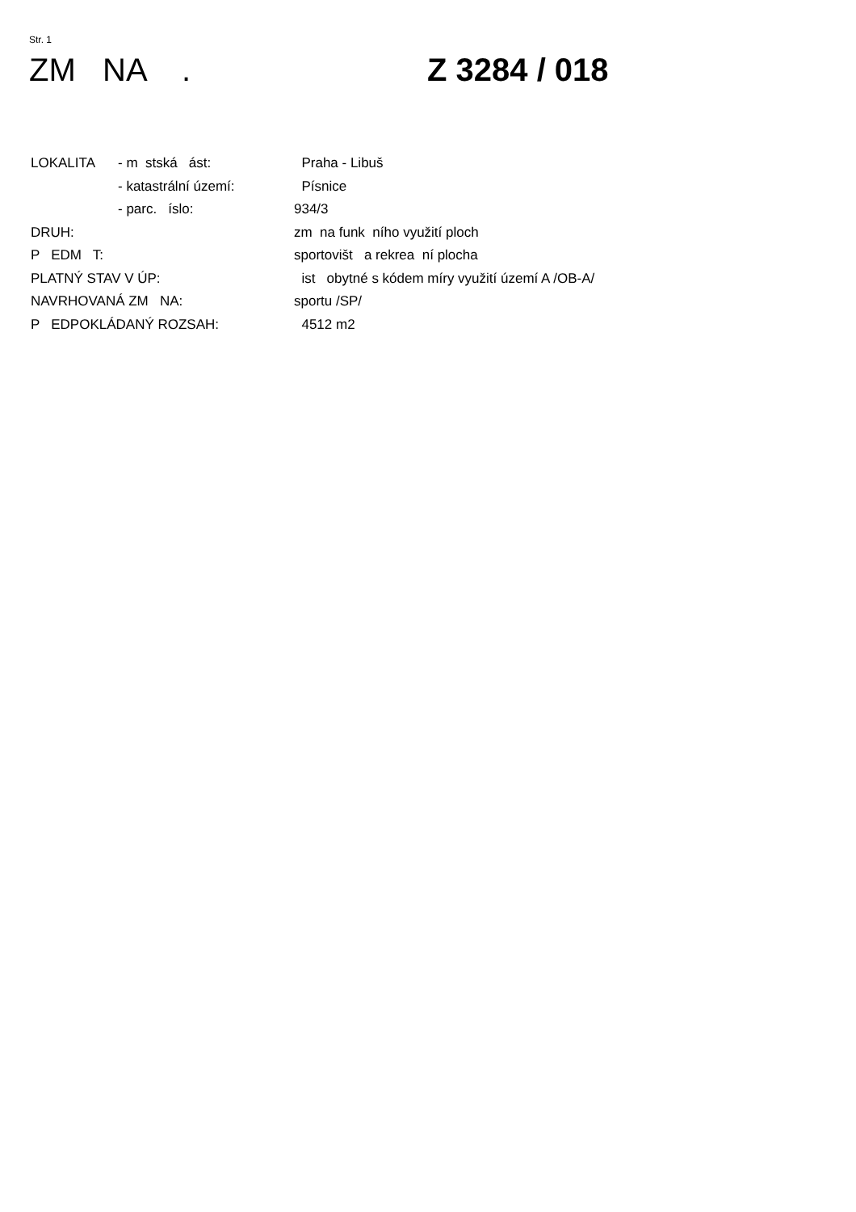Str. 1
ZM NA .
Z 3284 / 018
| LOKALITA | - m stská ást: | Praha - Libuš |
| | - katastrální území: | Písnice |
| | - parc. íslo: | 934/3 |
| DRUH: | | zm na funk ního využití ploch |
| P EDM T: | | sportovišt a rekrea ní plocha |
| PLATNÝ STAV V ÚP: | | ist obytné s kódem míry využití území A /OB-A/ |
| NAVRHOVANÁ ZM NA: | | sportu /SP/ |
| P EDPOKLÁDANÝ ROZSAH: | | 4512 m2 |